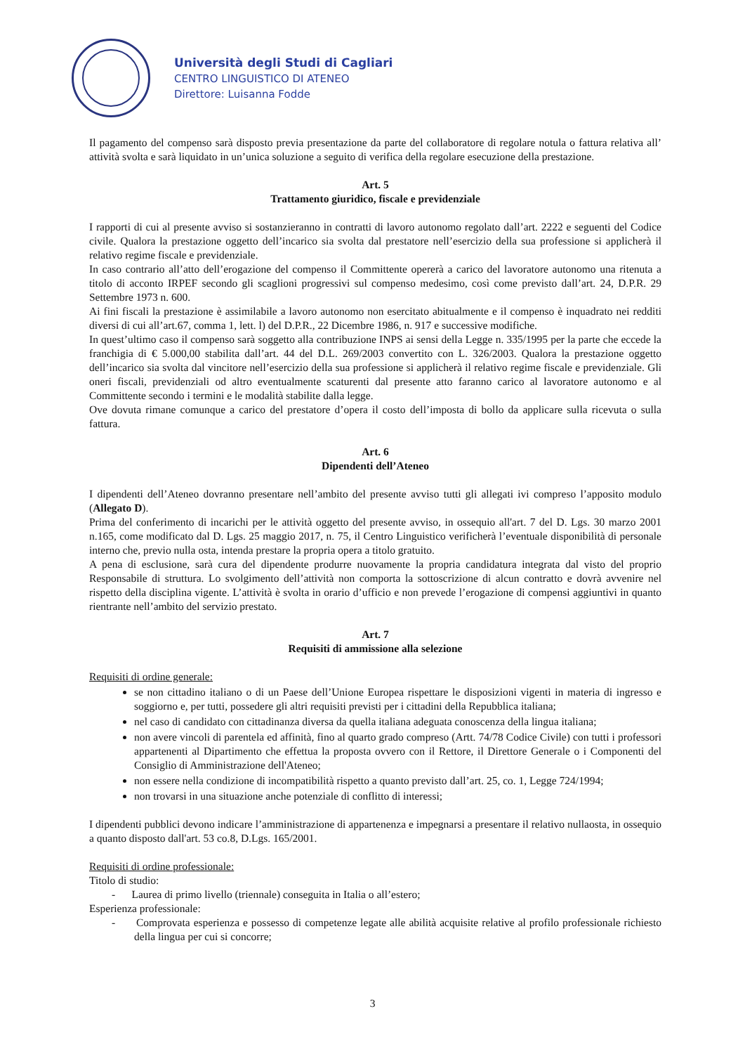Università degli Studi di Cagliari
CENTRO LINGUISTICO DI ATENEO
Direttore: Luisanna Fodde
Il pagamento del compenso sarà disposto previa presentazione da parte del collaboratore di regolare notula o fattura relativa all’ attività svolta e sarà liquidato in un’unica soluzione a seguito di verifica della regolare esecuzione della prestazione.
Art. 5
Trattamento giuridico, fiscale e previdenziale
I rapporti di cui al presente avviso si sostanzieranno in contratti di lavoro autonomo regolato dall’art. 2222 e seguenti del Codice civile. Qualora la prestazione oggetto dell’incarico sia svolta dal prestatore nell’esercizio della sua professione si applicherà il relativo regime fiscale e previdenziale.
In caso contrario all’atto dell’erogazione del compenso il Committente opererà a carico del lavoratore autonomo una ritenuta a titolo di acconto IRPEF secondo gli scaglioni progressivi sul compenso medesimo, così come previsto dall’art. 24, D.P.R. 29 Settembre 1973 n. 600.
Ai fini fiscali la prestazione è assimilabile a lavoro autonomo non esercitato abitualmente e il compenso è inquadrato nei redditi diversi di cui all’art.67, comma 1, lett. l) del D.P.R., 22 Dicembre 1986, n. 917 e successive modifiche.
In quest’ultimo caso il compenso sarà soggetto alla contribuzione INPS ai sensi della Legge n. 335/1995 per la parte che eccede la franchigia di € 5.000,00 stabilita dall’art. 44 del D.L. 269/2003 convertito con L. 326/2003. Qualora la prestazione oggetto dell’incarico sia svolta dal vincitore nell’esercizio della sua professione si applicherà il relativo regime fiscale e previdenziale. Gli oneri fiscali, previdenziali od altro eventualmente scaturenti dal presente atto faranno carico al lavoratore autonomo e al Committente secondo i termini e le modalità stabilite dalla legge.
Ove dovuta rimane comunque a carico del prestatore d’opera il costo dell’imposta di bollo da applicare sulla ricevuta o sulla fattura.
Art. 6
Dipendenti dell’Ateneo
I dipendenti dell’Ateneo dovranno presentare nell’ambito del presente avviso tutti gli allegati ivi compreso l’apposito modulo (Allegato D).
Prima del conferimento di incarichi per le attività oggetto del presente avviso, in ossequio all'art. 7 del D. Lgs. 30 marzo 2001 n.165, come modificato dal D. Lgs. 25 maggio 2017, n. 75, il Centro Linguistico verificherà l’eventuale disponibilità di personale interno che, previo nulla osta, intenda prestare la propria opera a titolo gratuito.
A pena di esclusione, sarà cura del dipendente produrre nuovamente la propria candidatura integrata dal visto del proprio Responsabile di struttura. Lo svolgimento dell’attività non comporta la sottoscrizione di alcun contratto e dovrà avvenire nel rispetto della disciplina vigente. L’attività è svolta in orario d’ufficio e non prevede l’erogazione di compensi aggiuntivi in quanto rientrante nell’ambito del servizio prestato.
Art. 7
Requisiti di ammissione alla selezione
Requisiti di ordine generale:
se non cittadino italiano o di un Paese dell’Unione Europea rispettare le disposizioni vigenti in materia di ingresso e soggiorno e, per tutti, possedere gli altri requisiti previsti per i cittadini della Repubblica italiana;
nel caso di candidato con cittadinanza diversa da quella italiana adeguata conoscenza della lingua italiana;
non avere vincoli di parentela ed affinità, fino al quarto grado compreso (Artt. 74/78 Codice Civile) con tutti i professori appartenenti al Dipartimento che effettua la proposta ovvero con il Rettore, il Direttore Generale o i Componenti del Consiglio di Amministrazione dell'Ateneo;
non essere nella condizione di incompatibilità rispetto a quanto previsto dall’art. 25, co. 1, Legge 724/1994;
non trovarsi in una situazione anche potenziale di conflitto di interessi;
I dipendenti pubblici devono indicare l’amministrazione di appartenenza e impegnarsi a presentare il relativo nullaosta, in ossequio a quanto disposto dall'art. 53 co.8, D.Lgs. 165/2001.
Requisiti di ordine professionale:
Titolo di studio:
- Laurea di primo livello (triennale) conseguita in Italia o all’estero;
Esperienza professionale:
- Comprovata esperienza e possesso di competenze legate alle abilità acquisite relative al profilo professionale richiesto della lingua per cui si concorre;
3